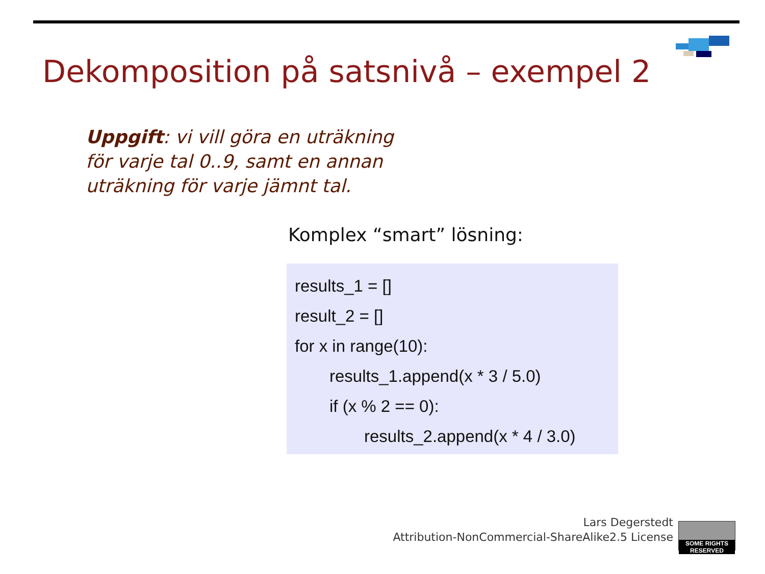Dekomposition på satsnivå – exempel 2
Uppgift: vi vill göra en uträkning för varje tal 0..9, samt en annan uträkning för varje jämnt tal.
Komplex “smart” lösning:
results_1 = []
result_2 = []
for x in range(10):
results_1.append(x * 3 / 5.0)
if (x % 2 == 0):
results_2.append(x * 4 / 3.0)
Lars Degerstedt
Attribution-NonCommercial-ShareAlike2.5 License
SOME RIGHTS RESERVED